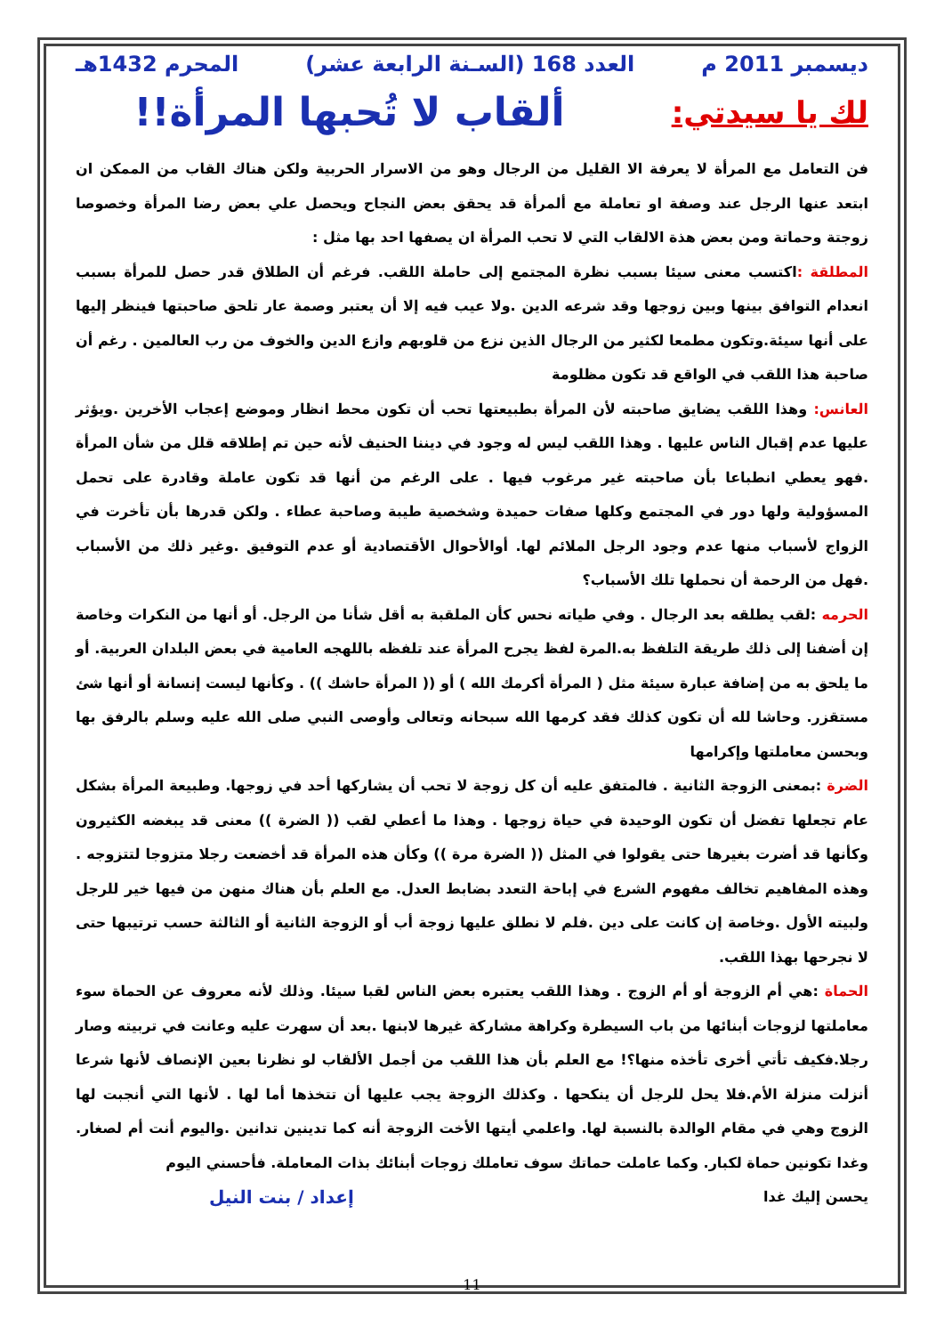ديسمبر 2011 م العدد 168 (السـنة الرابعة عشر) المحرم 1432هـ
لك يا سيدتي: ألقاب لا تُحبها المرأة!!
فن التعامل مع المرأة لا يعرفة الا القليل من الرجال وهو من الاسرار الحربية ولكن هناك القاب من الممكن ان ابتعد عنها الرجل عند وصفة او تعاملة مع ألمرأة قد يحقق بعض النجاح ويحصل علي بعض رضا المرأة وخصوصا زوجتة وحماتة ومن بعض هذة الالقاب التي لا تحب المرأة ان يصفها احد بها مثل :
المطلقة : اكتسب معنى سيئا بسبب نظرة المجتمع إلى حاملة اللقب. فرغم أن الطلاق قدر حصل للمرأة بسبب انعدام التوافق بينها وبين زوجها وقد شرعه الدين .ولا عيب فيه إلا أن يعتبر وصمة عار تلحق صاحبتها فينظر إليها على أنها سيئة.وتكون مطمعا لكثير من الرجال الذين نزع من قلوبهم وازع الدين والخوف من رب العالمين . رغم أن صاحبة هذا اللقب في الواقع قد تكون مظلومة
العانس: وهذا اللقب يضايق صاحبته لأن المرأة بطبيعتها تحب أن تكون محط انظار وموضع إعجاب الأخرين .ويؤثر عليها عدم إقبال الناس عليها . وهذا اللقب ليس له وجود في ديننا الحنيف لأنه حين تم إطلاقه قلل من شأن المرأة .فهو يعطي انطباعا بأن صاحبته غير مرغوب فيها . على الرغم من أنها قد تكون عاملة وقادرة على تحمل المسؤولية ولها دور في المجتمع وكلها صفات حميدة وشخصية طيبة وصاحبة عطاء . ولكن قدرها بأن تأخرت في الزواج لأسباب منها عدم وجود الرجل الملائم لها. أوالأحوال الأقتصادية أو عدم التوفيق .وغير ذلك من الأسباب .فهل من الرحمة أن نحملها تلك الأسباب؟
الحرمه :لقب يطلقه بعد الرجال . وفي طياته نحس كأن الملقبة به أقل شأنا من الرجل. أو أنها من النكرات وخاصة إن أضفنا إلى ذلك طريقة التلفظ به.المرة لفظ يجرح المرأة عند تلفظه باللهجه العامية في بعض البلدان العربية. أو ما يلحق به من إضافة عبارة سيئة مثل ( المرأة أكرمك الله ) أو (( المرأة حاشك )) . وكأنها ليست إنسانة أو أنها شئ مستقزر. وحاشا لله أن تكون كذلك فقد كرمها الله سبحانه وتعالى وأوصى النبي صلى الله عليه وسلم بالرفق بها وبحسن معاملتها وإكرامها
الضرة :بمعنى الزوجة الثانية . فالمتفق عليه أن كل زوجة لا تحب أن يشاركها أحد في زوجها. وطبيعة المرأة بشكل عام تجعلها تفضل أن تكون الوحيدة في حياة زوجها . وهذا ما أعطي لقب (( الضرة )) معنى قد يبغضه الكثيرون وكأنها قد أضرت بغيرها حتى يقولوا في المثل (( الضرة مرة )) وكأن هذه المرأة قد أخضعت رجلا متزوجا لتتزوجه . وهذه المفاهيم تخالف مفهوم الشرع في إباحة التعدد بضابط العدل. مع العلم بأن هناك منهن من فيها خير للرجل ولبيته الأول .وخاصة إن كانت على دين .فلم لا نطلق عليها زوجة أب أو الزوجة الثانية أو الثالثة حسب ترتيبها حتى لا نجرحها بهذا اللقب.
الحماة :هي أم الزوجة أو أم الزوج . وهذا اللقب يعتبره بعض الناس لقبا سيئا. وذلك لأنه معروف عن الحماة سوء معاملتها لزوجات أبنائها من باب السيطرة وكراهة مشاركة غيرها لابنها .بعد أن سهرت عليه وعانت في تربيته وصار رجلا.فكيف تأتي أخرى تأخذه منها؟! مع العلم بأن هذا اللقب من أجمل الألقاب لو نظرنا بعين الإنصاف لأنها شرعا أنزلت منزلة الأم.فلا يحل للرجل أن ينكحها . وكذلك الزوجة يجب عليها أن تتخذها أما لها . لأنها التي أنجبت لها الزوج وهي في مقام الوالدة بالنسبة لها. واعلمي أيتها الأخت الزوجة أنه كما تدينين تدانين .واليوم أنت أم لصغار. وغدا تكونين حماة لكبار. وكما عاملت حماتك سوف تعاملك زوجات أبنائك بذات المعاملة. فأحسني اليوم
يحسن إليك غدا إعداد / بنت النيل
11